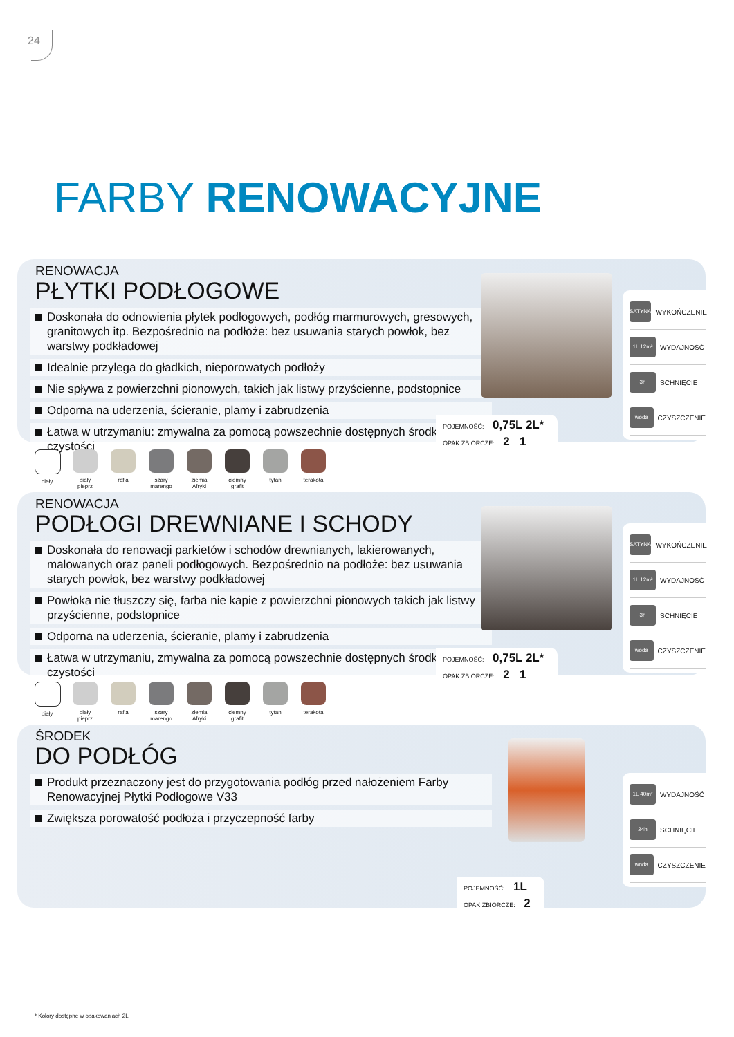24
FARBY RENOWACYJNE
RENOWACJA
PŁYTKI PODŁOGOWE
Doskonała do odnowienia płytek podłogowych, podłóg marmurowych, gresowych, granitowych itp. Bezpośrednio na podłoże: bez usuwania starych powłok, bez warstwy podkładowej
Idealnie przylega do gładkich, nieporowatych podłoży
Nie spływa z powierzchni pionowych, takich jak listwy przyścienne, podstopnice
Odporna na uderzenia, ścieranie, plamy i zabrudzenia
Łatwa w utrzymaniu: zmywalna za pomocą powszechnie dostępnych środków czystości
SATYNA WYKOŃCZENIE
1L 12m² WYDAJNOŚĆ
3h SCHNIĘCIE
woda CZYSZCZENIE
POJEMNOŚĆ: 0,75L 2L*
OPAK.ZBIORCZE: 2 1
biały biały pieprz
rafia szary marengo
ziemia Afryki
ciemny grafit
tytan terakota
RENOWACJA
PODŁOGI DREWNIANE I SCHODY
Doskonała do renowacji parkietów i schodów drewnianych, lakierowanych, malowanych oraz paneli podłogowych. Bezpośrednio na podłoże: bez usuwania starych powłok, bez warstwy podkładowej
Powłoka nie tłuszczy się, farba nie kapie z powierzchni pionowych takich jak listwy przyścienne, podstopnice
Odporna na uderzenia, ścieranie, plamy i zabrudzenia
Łatwa w utrzymaniu, zmywalna za pomocą powszechnie dostępnych środków czystości
SATYNA WYKOŃCZENIE
1L 12m² WYDAJNOŚĆ
3h SCHNIĘCIE
woda CZYSZCZENIE
POJEMNOŚĆ: 0,75L 2L*
OPAK.ZBIORCZE: 2 1
biały biały pieprz
rafia szary marengo
ziemia Afryki
ciemny grafit
tytan terakota
ŚRODEK
DO PODŁÓG
Produkt przeznaczony jest do przygotowania podłóg przed nałożeniem Farby Renowacyjnej Płytki Podłogowe V33
Zwiększa porowatość podłoża i przyczepność farby
1L 40m² WYDAJNOŚĆ
24h SCHNIĘCIE
woda CZYSZCZENIE
POJEMNOŚĆ: 1L
OPAK.ZBIORCZE: 2
* Kolory dostępne w opakowaniach 2L